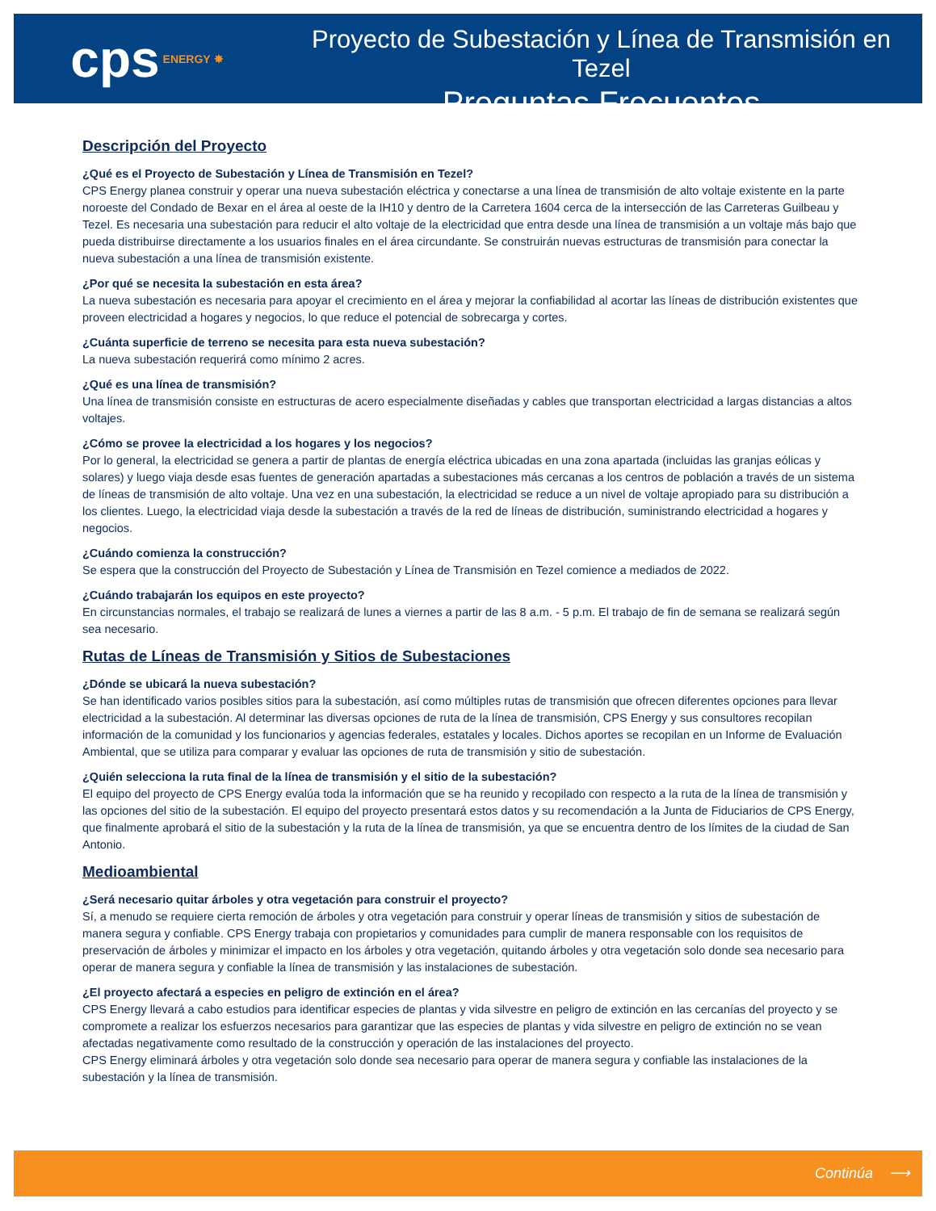cps ENERGY ✸
Proyecto de Subestación y Línea de Transmisión en Tezel
Preguntas Frecuentes
Descripción del Proyecto
¿Qué es el Proyecto de Subestación y Línea de Transmisión en Tezel?
CPS Energy planea construir y operar una nueva subestación eléctrica y conectarse a una línea de transmisión de alto voltaje existente en la parte noroeste del Condado de Bexar en el área al oeste de la IH10 y dentro de la Carretera 1604 cerca de la intersección de las Carreteras Guilbeau y Tezel. Es necesaria una subestación para reducir el alto voltaje de la electricidad que entra desde una línea de transmisión a un voltaje más bajo que pueda distribuirse directamente a los usuarios finales en el área circundante. Se construirán nuevas estructuras de transmisión para conectar la nueva subestación a una línea de transmisión existente.
¿Por qué se necesita la subestación en esta área?
La nueva subestación es necesaria para apoyar el crecimiento en el área y mejorar la confiabilidad al acortar las líneas de distribución existentes que proveen electricidad a hogares y negocios, lo que reduce el potencial de sobrecarga y cortes.
¿Cuánta superficie de terreno se necesita para esta nueva subestación?
La nueva subestación requerirá como mínimo 2 acres.
¿Qué es una línea de transmisión?
Una línea de transmisión consiste en estructuras de acero especialmente diseñadas y cables que transportan electricidad a largas distancias a altos voltajes.
¿Cómo se provee la electricidad a los hogares y los negocios?
Por lo general, la electricidad se genera a partir de plantas de energía eléctrica ubicadas en una zona apartada (incluidas las granjas eólicas y solares) y luego viaja desde esas fuentes de generación apartadas a subestaciones más cercanas a los centros de población a través de un sistema de líneas de transmisión de alto voltaje. Una vez en una subestación, la electricidad se reduce a un nivel de voltaje apropiado para su distribución a los clientes. Luego, la electricidad viaja desde la subestación a través de la red de líneas de distribución, suministrando electricidad a hogares y negocios.
¿Cuándo comienza la construcción?
Se espera que la construcción del Proyecto de Subestación y Línea de Transmisión en Tezel comience a mediados de 2022.
¿Cuándo trabajarán los equipos en este proyecto?
En circunstancias normales, el trabajo se realizará de lunes a viernes a partir de las 8 a.m. - 5 p.m. El trabajo de fin de semana se realizará según sea necesario.
Rutas de Líneas de Transmisión y Sitios de Subestaciones
¿Dónde se ubicará la nueva subestación?
Se han identificado varios posibles sitios para la subestación, así como múltiples rutas de transmisión que ofrecen diferentes opciones para llevar electricidad a la subestación. Al determinar las diversas opciones de ruta de la línea de transmisión, CPS Energy y sus consultores recopilan información de la comunidad y los funcionarios y agencias federales, estatales y locales. Dichos aportes se recopilan en un Informe de Evaluación Ambiental, que se utiliza para comparar y evaluar las opciones de ruta de transmisión y sitio de subestación.
¿Quién selecciona la ruta final de la línea de transmisión y el sitio de la subestación?
El equipo del proyecto de CPS Energy evalúa toda la información que se ha reunido y recopilado con respecto a la ruta de la línea de transmisión y las opciones del sitio de la subestación. El equipo del proyecto presentará estos datos y su recomendación a la Junta de Fiduciarios de CPS Energy, que finalmente aprobará el sitio de la subestación y la ruta de la línea de transmisión, ya que se encuentra dentro de los límites de la ciudad de San Antonio.
Medioambiental
¿Será necesario quitar árboles y otra vegetación para construir el proyecto?
Sí, a menudo se requiere cierta remoción de árboles y otra vegetación para construir y operar líneas de transmisión y sitios de subestación de manera segura y confiable. CPS Energy trabaja con propietarios y comunidades para cumplir de manera responsable con los requisitos de preservación de árboles y minimizar el impacto en los árboles y otra vegetación, quitando árboles y otra vegetación solo donde sea necesario para operar de manera segura y confiable la línea de transmisión y las instalaciones de subestación.
¿El proyecto afectará a especies en peligro de extinción en el área?
CPS Energy llevará a cabo estudios para identificar especies de plantas y vida silvestre en peligro de extinción en las cercanías del proyecto y se compromete a realizar los esfuerzos necesarios para garantizar que las especies de plantas y vida silvestre en peligro de extinción no se vean afectadas negativamente como resultado de la construcción y operación de las instalaciones del proyecto.
CPS Energy eliminará árboles y otra vegetación solo donde sea necesario para operar de manera segura y confiable las instalaciones de la subestación y la línea de transmisión.
Continúa ⟶